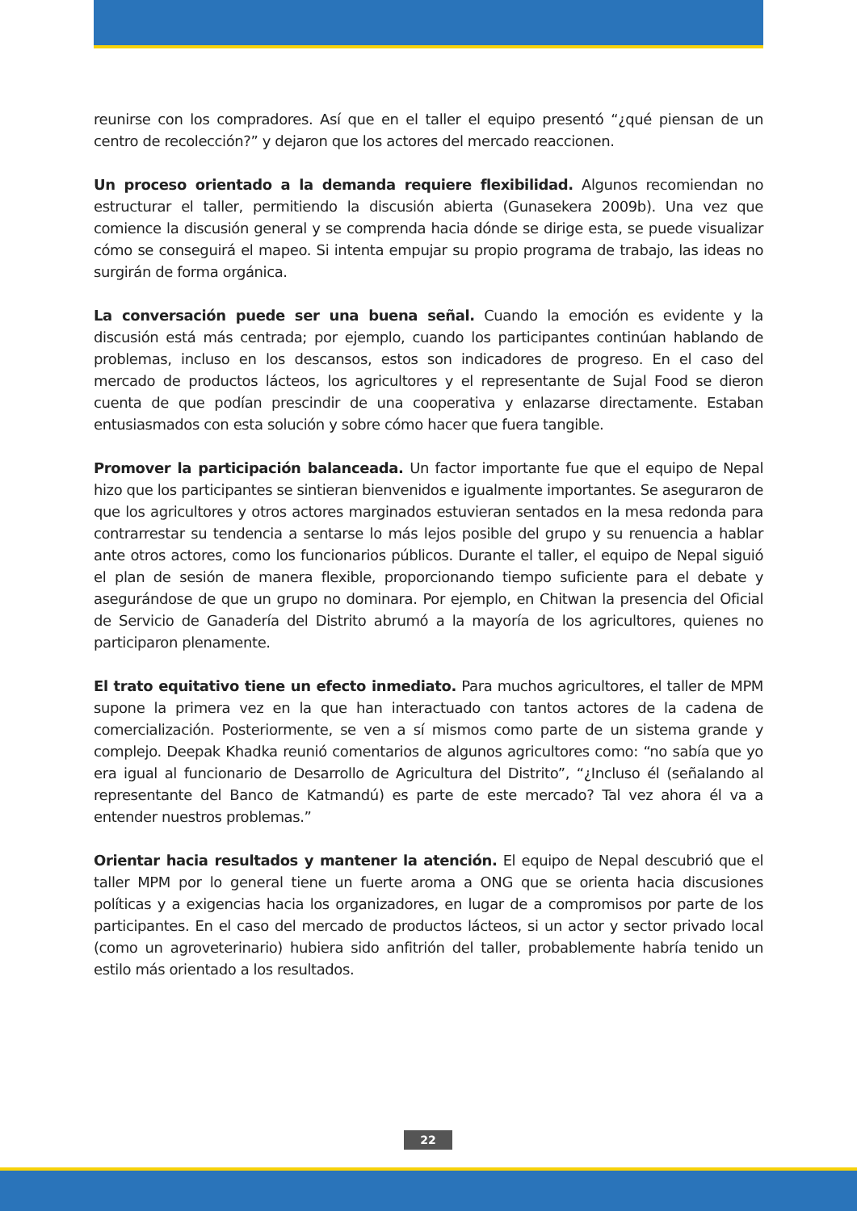reunirse con los compradores. Así que en el taller el equipo presentó “¿qué piensan de un centro de recolección?” y dejaron que los actores del mercado reaccionen.
Un proceso orientado a la demanda requiere flexibilidad. Algunos recomiendan no estructurar el taller, permitiendo la discusión abierta (Gunasekera 2009b). Una vez que comience la discusión general y se comprenda hacia dónde se dirige esta, se puede visualizar cómo se conseguirá el mapeo. Si intenta empujar su propio programa de trabajo, las ideas no surgirán de forma orgánica.
La conversación puede ser una buena señal. Cuando la emoción es evidente y la discusión está más centrada; por ejemplo, cuando los participantes continúan hablando de problemas, incluso en los descansos, estos son indicadores de progreso. En el caso del mercado de productos lácteos, los agricultores y el representante de Sujal Food se dieron cuenta de que podían prescindir de una cooperativa y enlazarse directamente. Estaban entusiasmados con esta solución y sobre cómo hacer que fuera tangible.
Promover la participación balanceada. Un factor importante fue que el equipo de Nepal hizo que los participantes se sintieran bienvenidos e igualmente importantes. Se aseguraron de que los agricultores y otros actores marginados estuvieran sentados en la mesa redonda para contrarrestar su tendencia a sentarse lo más lejos posible del grupo y su renuencia a hablar ante otros actores, como los funcionarios públicos. Durante el taller, el equipo de Nepal siguió el plan de sesión de manera flexible, proporcionando tiempo suficiente para el debate y asegurándose de que un grupo no dominara. Por ejemplo, en Chitwan la presencia del Oficial de Servicio de Ganadería del Distrito abrumó a la mayoría de los agricultores, quienes no participaron plenamente.
El trato equitativo tiene un efecto inmediato. Para muchos agricultores, el taller de MPM supone la primera vez en la que han interactuado con tantos actores de la cadena de comercialización. Posteriormente, se ven a sí mismos como parte de un sistema grande y complejo. Deepak Khadka reunió comentarios de algunos agricultores como: “no sabía que yo era igual al funcionario de Desarrollo de Agricultura del Distrito”, “¿Incluso él (señalando al representante del Banco de Katmandú) es parte de este mercado? Tal vez ahora él va a entender nuestros problemas.”
Orientar hacia resultados y mantener la atención. El equipo de Nepal descubrió que el taller MPM por lo general tiene un fuerte aroma a ONG que se orienta hacia discusiones políticas y a exigencias hacia los organizadores, en lugar de a compromisos por parte de los participantes. En el caso del mercado de productos lácteos, si un actor y sector privado local (como un agroveterinario) hubiera sido anfitrión del taller, probablemente habría tenido un estilo más orientado a los resultados.
22